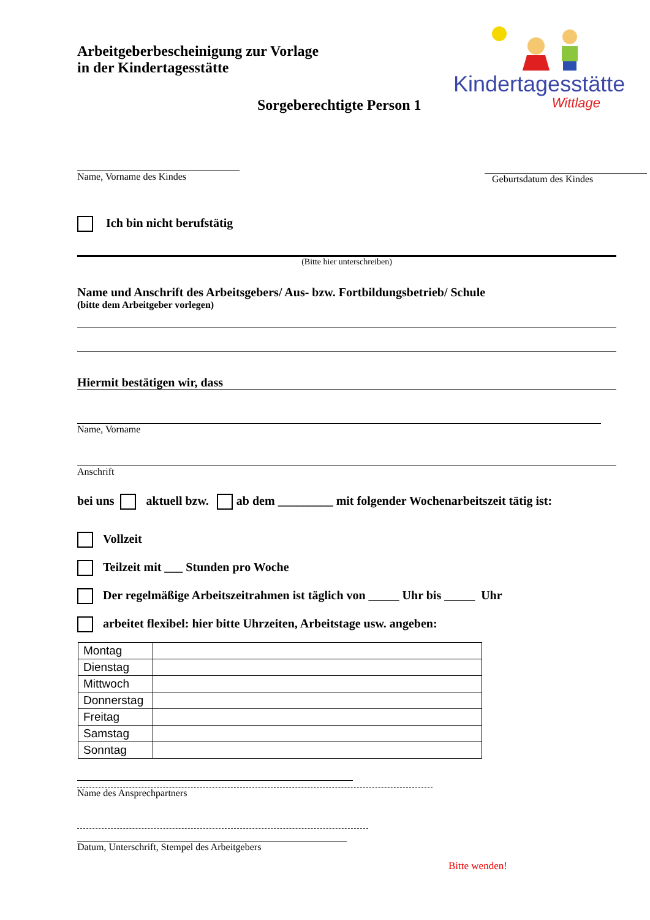Arbeitgeberbescheinigung zur Vorlage
in der Kindertagesstätte
Kindertagesstätte
Wittlage
Sorgeberechtigte Person 1
Name, Vorname des Kindes Geburtsdatum des Kindes
Ich bin nicht berufstätig
(Bitte hier unterschreiben)
Name und Anschrift des Arbeitsgebers/ Aus- bzw. Fortbildungsbetrieb/ Schule
(bitte dem Arbeitgeber vorlegen)
Hiermit bestätigen wir, dass
Name, Vorname
Anschrift
bei uns aktuell bzw. ab dem _________ mit folgender Wochenarbeitszeit tätig ist:
Vollzeit
Teilzeit mit ___ Stunden pro Woche
Der regelmäßige Arbeitszeitrahmen ist täglich von _____ Uhr bis _____ Uhr
arbeitet flexibel: hier bitte Uhrzeiten, Arbeitstage usw. angeben:
| Montag | |
| Dienstag | |
| Mittwoch | |
| Donnerstag | |
| Freitag | |
| Samstag | |
| Sonntag | |
Name des Ansprechpartners
Datum, Unterschrift, Stempel des Arbeitgebers
Bitte wenden!